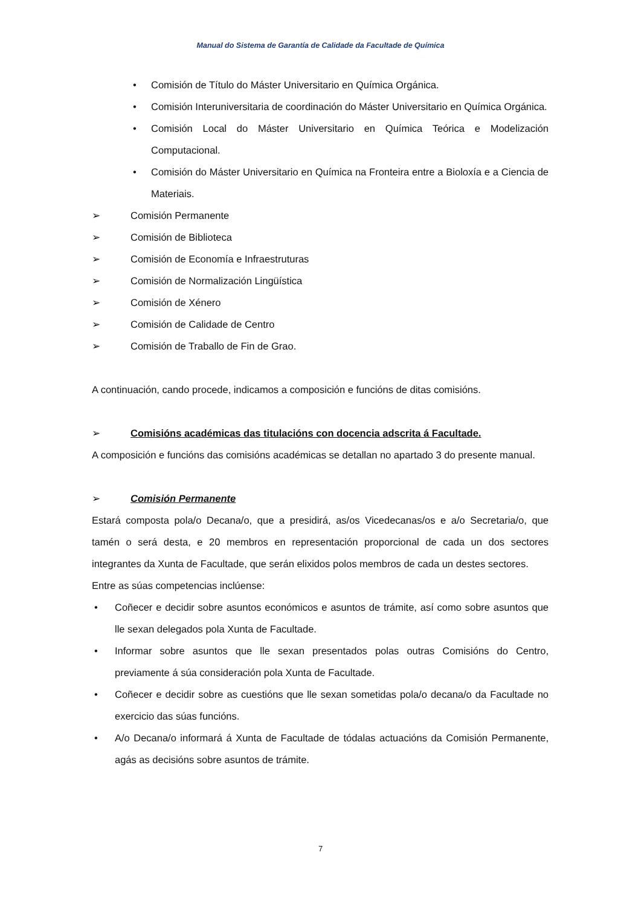Manual do Sistema de Garantía de Calidade da Facultade de Química
• Comisión de Título do Máster Universitario en Química Orgánica.
• Comisión Interuniversitaria de coordinación do Máster Universitario en Química Orgánica.
• Comisión Local do Máster Universitario en Química Teórica e Modelización Computacional.
• Comisión do Máster Universitario en Química na Fronteira entre a Bioloxía e a Ciencia de Materiais.
➢ Comisión Permanente
➢ Comisión de Biblioteca
➢ Comisión de Economía e Infraestruturas
➢ Comisión de Normalización Lingüística
➢ Comisión de Xénero
➢ Comisión de Calidade de Centro
➢ Comisión de Traballo de Fin de Grao.
A continuación, cando procede, indicamos a composición e funcións de ditas comisións.
➢ Comisións académicas das titulacións con docencia adscrita á Facultade.
A composición e funcións das comisións académicas se detallan no apartado 3 do presente manual.
➢ Comisión Permanente
Estará composta pola/o Decana/o, que a presidirá, as/os Vicedecanas/os e a/o Secretaria/o, que tamén o será desta, e 20 membros en representación proporcional de cada un dos sectores integrantes da Xunta de Facultade, que serán elixidos polos membros de cada un destes sectores.
Entre as súas competencias inclúense:
• Coñecer e decidir sobre asuntos económicos e asuntos de trámite, así como sobre asuntos que lle sexan delegados pola Xunta de Facultade.
• Informar sobre asuntos que lle sexan presentados polas outras Comisións do Centro, previamente á súa consideración pola Xunta de Facultade.
• Coñecer e decidir sobre as cuestións que lle sexan sometidas pola/o decana/o da Facultade no exercicio das súas funcións.
• A/o Decana/o informará á Xunta de Facultade de tódalas actuacións da Comisión Permanente, agás as decisións sobre asuntos de trámite.
7